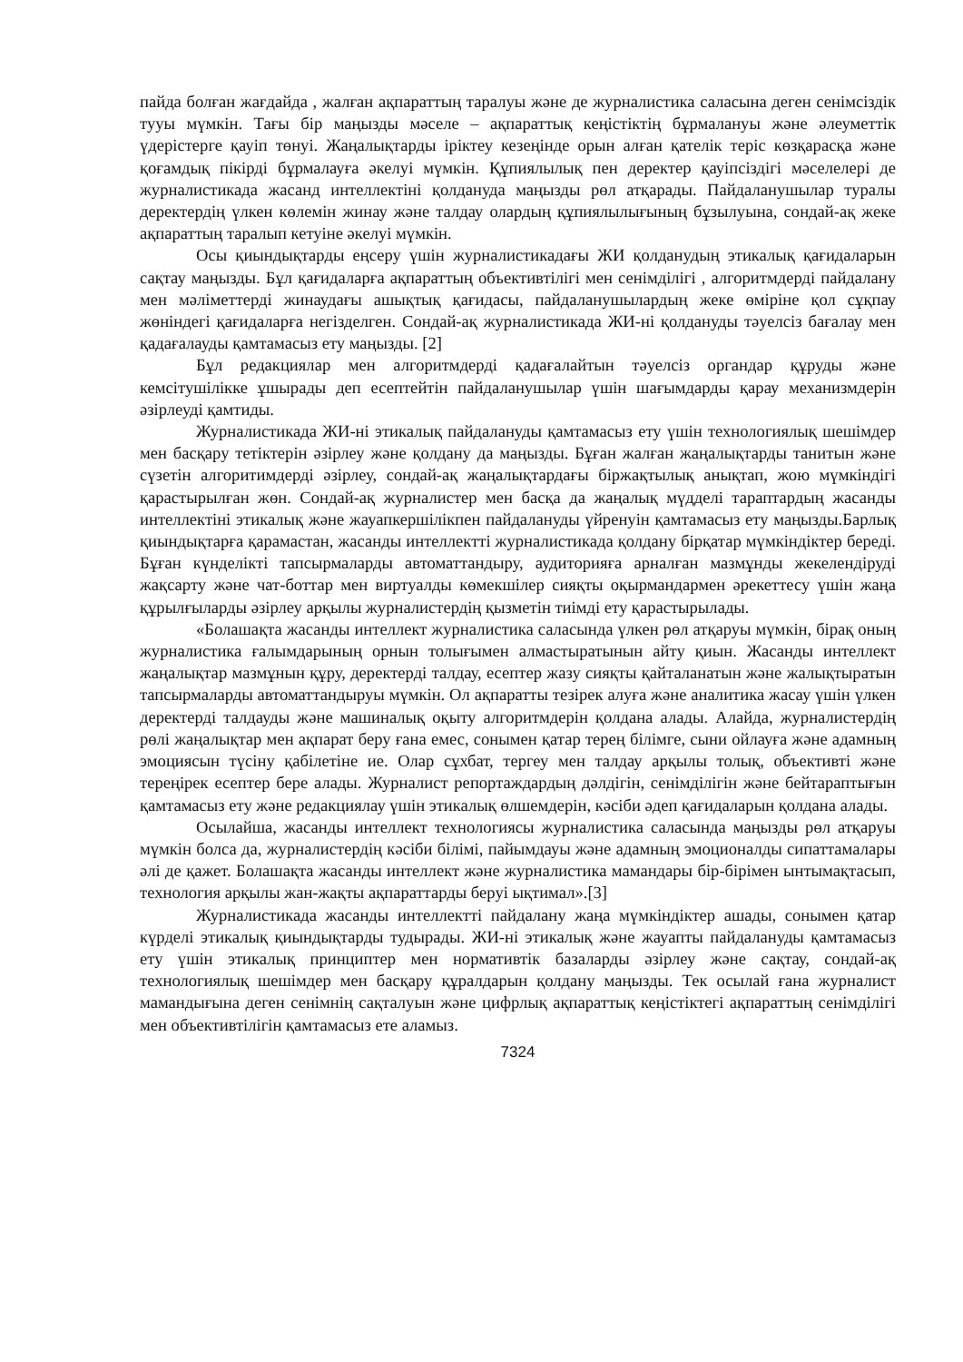пайда болған жағдайда , жалған ақпараттың таралуы және де журналистика саласына деген сенімсіздік тууы мүмкін. Тағы бір маңызды мәселе – ақпараттық кеңістіктің бұрмалануы және әлеуметтік үдерістерге қауіп төнуі. Жаңалықтарды іріктеу кезеңінде орын алған қателік теріс көзқарасқа және қоғамдық пікірді бұрмалауға әкелуі мүмкін. Құпиялылық пен деректер қауіпсіздігі мәселелері де журналистикада жасанд интеллектіні қолдануда маңызды рөл атқарады. Пайдаланушылар туралы деректердің үлкен көлемін жинау және талдау олардың құпиялылығының бұзылуына, сондай-ақ жеке ақпараттың таралып кетуіне әкелуі мүмкін.
Осы қиындықтарды еңсеру үшін журналистикадағы ЖИ қолданудың этикалық қағидаларын сақтау маңызды. Бұл қағидаларға ақпараттың объективтілігі мен сенімділігі , алгоритмдерді пайдалану мен мәліметтерді жинаудағы ашықтық қағидасы, пайдаланушылардың жеке өміріне қол сұқпау жөніндегі қағидаларға негізделген. Сондай-ақ журналистикада ЖИ-ні қолдануды тәуелсіз бағалау мен қадағалауды қамтамасыз ету маңызды. [2]
Бұл редакциялар мен алгоритмдерді қадағалайтын тәуелсіз органдар құруды және кемсітушілікке ұшырады деп есептейтін пайдаланушылар үшін шағымдарды қарау механизмдерін әзірлеуді қамтиды.
Журналистикада ЖИ-ні этикалық пайдалануды қамтамасыз ету үшін технологиялық шешімдер мен басқару тетіктерін әзірлеу және қолдану да маңызды. Бұған жалған жаңалықтарды танитын және сүзетін алгоритимдерді әзірлеу, сондай-ақ жаңалықтардағы біржақтылық анықтап, жою мүмкіндігі қарастырылған жөн. Сондай-ақ журналистер мен басқа да жаңалық мүдделі тараптардың жасанды интеллектіні этикалық және жауапкершілікпен пайдалануды үйренуін қамтамасыз ету маңызды.Барлық қиындықтарға қарамастан, жасанды интеллектті журналистикада қолдану бірқатар мүмкіндіктер береді. Бұған күнделікті тапсырмаларды автоматтандыру, аудиторияға арналған мазмұнды жекелендіруді жақсарту және чат-боттар мен виртуалды көмекшілер сияқты оқырмандармен әрекеттесу үшін жаңа құрылғыларды әзірлеу арқылы журналистердің қызметін тиімді ету қарастырылады.
«Болашақта жасанды интеллект журналистика саласында үлкен рөл атқаруы мүмкін, бірақ оның журналистика ғалымдарының орнын толығымен алмастыратынын айту қиын. Жасанды интеллект жаңалықтар мазмұнын құру, деректерді талдау, есептер жазу сияқты қайталанатын және жалықтыратын тапсырмаларды автоматтандыруы мүмкін. Ол ақпаратты тезірек алуға және аналитика жасау үшін үлкен деректерді талдауды және машиналық оқыту алгоритмдерін қолдана алады. Алайда, журналистердің рөлі жаңалықтар мен ақпарат беру ғана емес, сонымен қатар терең білімге, сыни ойлауға және адамның эмоциясын түсіну қабілетіне ие. Олар сұхбат, тергеу мен талдау арқылы толық, объективті және тереңірек есептер бере алады. Журналист репортаждардың дәлдігін, сенімділігін және бейтараптығын қамтамасыз ету және редакциялау үшін этикалық өлшемдерін, кәсіби әдеп қағидаларын қолдана алады.
Осылайша, жасанды интеллект технологиясы журналистика саласында маңызды рөл атқаруы мүмкін болса да, журналистердің кәсіби білімі, пайымдауы және адамның эмоционалды сипаттамалары әлі де қажет. Болашақта жасанды интеллект және журналистика мамандары бір-бірімен ынтымақтасып, технология арқылы жан-жақты ақпараттарды беруі ықтимал».[3]
Журналистикада жасанды интеллектті пайдалану жаңа мүмкіндіктер ашады, сонымен қатар күрделі этикалық қиындықтарды тудырады. ЖИ-ні этикалық және жауапты пайдалануды қамтамасыз ету үшін этикалық принциптер мен нормативтік базаларды әзірлеу және сақтау, сондай-ақ технологиялық шешімдер мен басқару құралдарын қолдану маңызды. Тек осылай ғана журналист мамандығына деген сенімнің сақталуын және цифрлық ақпараттық кеңістіктегі ақпараттың сенімділігі мен объективтілігін қамтамасыз ете аламыз.
7324